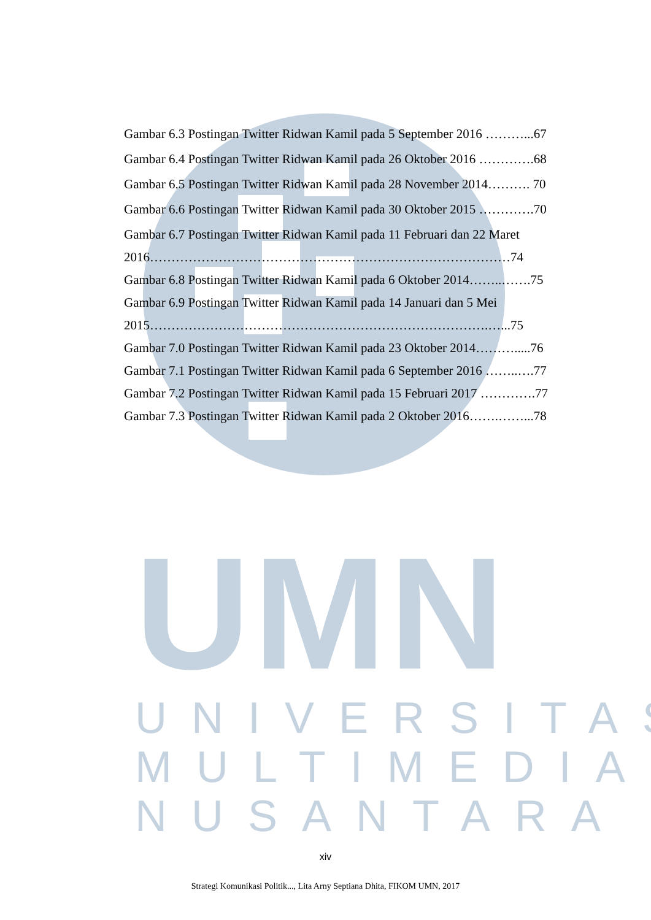UMN
UNIVERSITAS
MULTIMEDIA
NUSANTARA
Gambar 6.3 Postingan Twitter Ridwan Kamil pada 5 September 2016 ………...67
Gambar 6.4 Postingan Twitter Ridwan Kamil pada 26 Oktober 2016 ………….68
Gambar 6.5 Postingan Twitter Ridwan Kamil pada 28 November 2014………. 70
Gambar 6.6 Postingan Twitter Ridwan Kamil pada 30 Oktober 2015 ………….70
Gambar 6.7 Postingan Twitter Ridwan Kamil pada 11 Februari dan 22 Maret
2016…………………………………………………………………………74
Gambar 6.8 Postingan Twitter Ridwan Kamil pada 6 Oktober 2014……..…….75
Gambar 6.9 Postingan Twitter Ridwan Kamil pada 14 Januari dan 5 Mei
2015…………………………………………………………………….…...75
Gambar 7.0 Postingan Twitter Ridwan Kamil pada 23 Oktober 2014……….....76
Gambar 7.1 Postingan Twitter Ridwan Kamil pada 6 September 2016 ……..….77
Gambar 7.2 Postingan Twitter Ridwan Kamil pada 15 Februari 2017 ………….77
Gambar 7.3 Postingan Twitter Ridwan Kamil pada 2 Oktober 2016…….……...78
xiv
Strategi Komunikasi Politik..., Lita Arny Septiana Dhita, FIKOM UMN, 2017